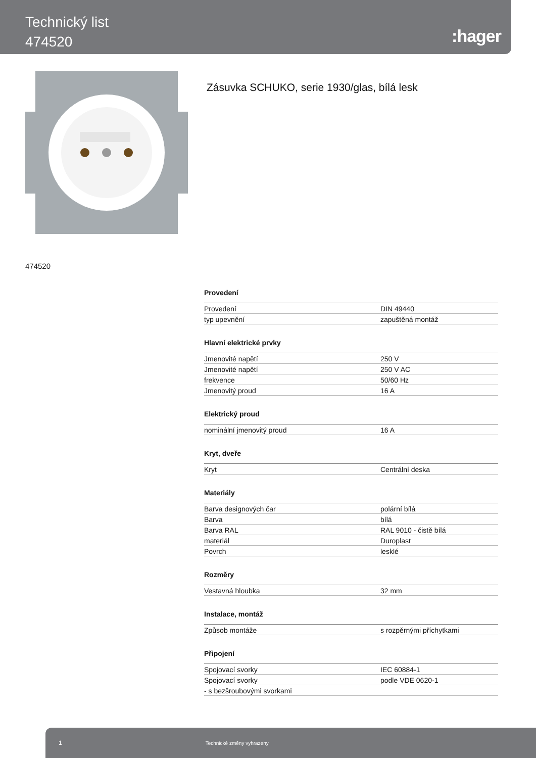Technický list
474520
:hager
Zásuvka SCHUKO, serie 1930/glas, bílá lesk
474520
Provedení
| Provedení | DIN 49440 |
| typ upevnění | zapuštěná montáž |
Hlavní elektrické prvky
| Jmenovité napětí | 250 V |
| Jmenovité napětí | 250 V AC |
| frekvence | 50/60 Hz |
| Jmenovitý proud | 16 A |
Elektrický proud
| nominální jmenovitý proud | 16 A |
Kryt, dveře
| Kryt | Centrální deska |
Materiály
| Barva designových čar | polární bílá |
| Barva | bílá |
| Barva RAL | RAL 9010 - čistě bílá |
| materiál | Duroplast |
| Povrch | lesklé |
Rozměry
| Vestavná hloubka | 32 mm |
Instalace, montáž
| Způsob montáže | s rozpěrnými příchytkami |
Připojení
| Spojovací svorky | IEC 60884-1 |
| Spojovací svorky | podle VDE 0620-1 |
| - s bezšroubovými svorkami | |
1 Technické změny vyhrazeny